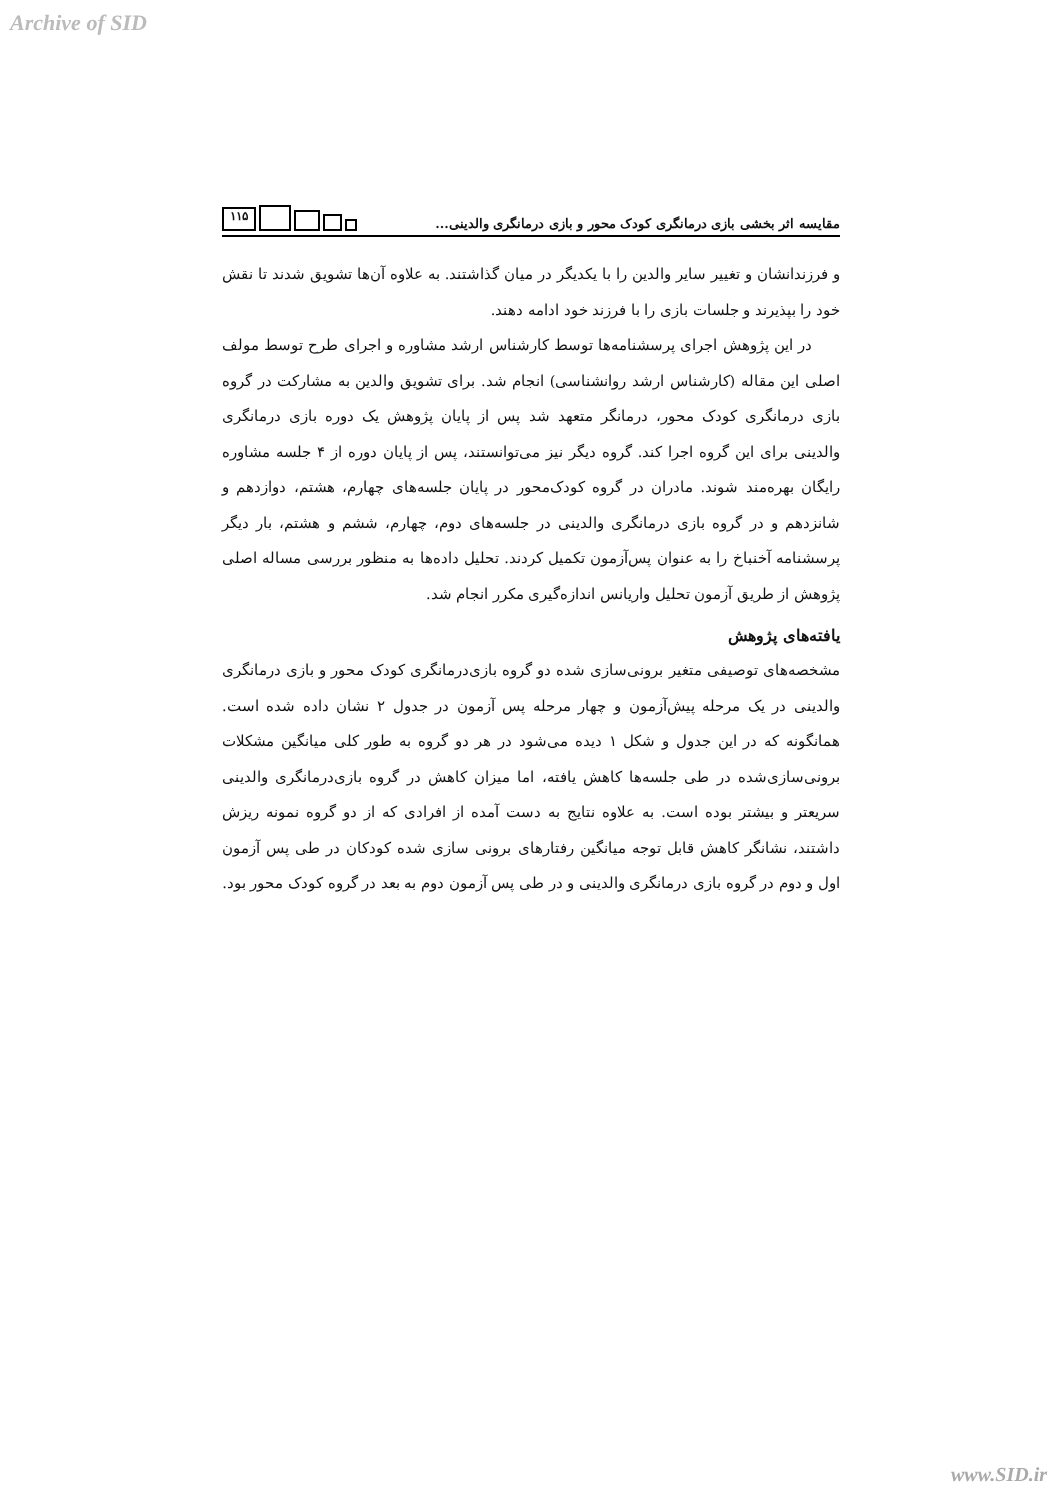Archive of SID
مقایسه اثر بخشی بازی درمانگری کودک محور و بازی درمانگری والدینی...
۱۱۵
و فرزندانشان و تغییر سایر والدین را با یکدیگر در میان گذاشتند. به علاوه آن‌ها تشویق شدند تا نقش خود را بپذیرند و جلسات بازی را با فرزند خود ادامه دهند.
در این پژوهش اجرای پرسشنامه‌ها توسط کارشناس ارشد مشاوره و اجرای طرح توسط مولف اصلی این مقاله (کارشناس ارشد روانشناسی) انجام شد. برای تشویق والدین به مشارکت در گروه بازی درمانگری کودک محور، درمانگر متعهد شد پس از پایان پژوهش یک دوره بازی درمانگری والدینی برای این گروه اجرا کند. گروه دیگر نیز می‌توانستند، پس از پایان دوره از ۴ جلسه مشاوره رایگان بهره‌مند شوند. مادران در گروه کودک‌محور در پایان جلسه‌های چهارم، هشتم، دوازدهم و شانزدهم و در گروه بازی درمانگری والدینی در جلسه‌های دوم، چهارم، ششم و هشتم، بار دیگر پرسشنامه آخنباخ را به عنوان پس‌آزمون تکمیل کردند. تحلیل داده‌ها به منظور بررسی مساله اصلی پژوهش از طریق آزمون تحلیل واریانس اندازه‌گیری مکرر انجام شد.
یافته‌های پژوهش
مشخصه‌های توصیفی متغیر برونی‌سازی شده دو گروه بازی‌درمانگری کودک محور و بازی درمانگری والدینی در یک مرحله پیش‌آزمون و چهار مرحله پس آزمون در جدول ۲ نشان داده شده است. همانگونه که در این جدول و شکل ۱ دیده می‌شود در هر دو گروه به طور کلی میانگین مشکلات برونی‌سازی‌شده در طی جلسه‌ها کاهش یافته، اما میزان کاهش در گروه بازی‌درمانگری والدینی سریعتر و بیشتر بوده است. به علاوه نتایج به دست آمده از افرادی که از دو گروه نمونه ریزش داشتند، نشانگر کاهش قابل توجه میانگین رفتارهای برونی سازی شده کودکان در طی پس آزمون اول و دوم در گروه بازی درمانگری والدینی و در طی پس آزمون دوم به بعد در گروه کودک محور بود.
www.SID.ir